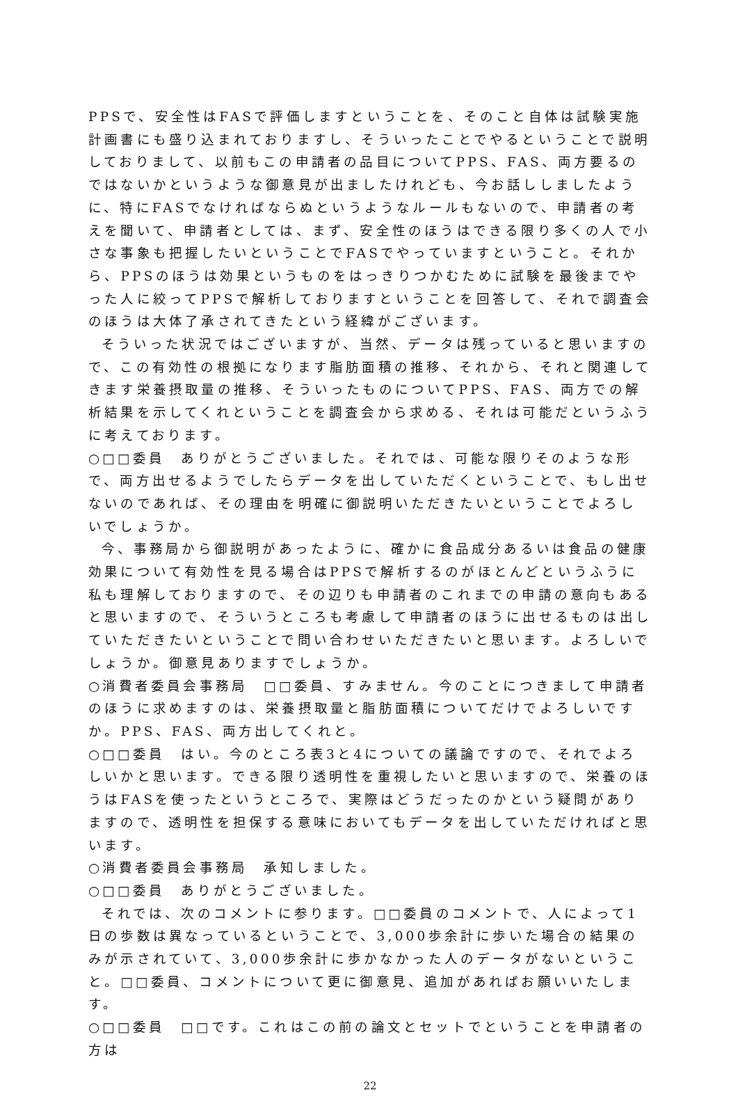PPSで、安全性はFASで評価しますということを、そのこと自体は試験実施計画書にも盛り込まれておりますし、そういったことでやるということで説明しておりまして、以前もこの申請者の品目についてPPS、FAS、両方要るのではないかというような御意見が出ましたけれども、今お話ししましたように、特にFASでなければならぬというようなルールもないので、申請者の考えを聞いて、申請者としては、まず、安全性のほうはできる限り多くの人で小さな事象も把握したいということでFASでやっていますということ。それから、PPSのほうは効果というものをはっきりつかむために試験を最後までやった人に絞ってPPSで解析しておりますということを回答して、それで調査会のほうは大体了承されてきたという経緯がございます。
そういった状況ではございますが、当然、データは残っていると思いますので、この有効性の根拠になります脂肪面積の推移、それから、それと関連してきます栄養摂取量の推移、そういったものについてPPS、FAS、両方での解析結果を示してくれということを調査会から求める、それは可能だというふうに考えております。
○□□委員　ありがとうございました。それでは、可能な限りそのような形で、両方出せるようでしたらデータを出していただくということで、もし出せないのであれば、その理由を明確に御説明いただきたいということでよろしいでしょうか。
今、事務局から御説明があったように、確かに食品成分あるいは食品の健康効果について有効性を見る場合はPPSで解析するのがほとんどというふうに私も理解しておりますので、その辺りも申請者のこれまでの申請の意向もあると思いますので、そういうところも考慮して申請者のほうに出せるものは出していただきたいということで問い合わせいただきたいと思います。よろしいでしょうか。御意見ありますでしょうか。
○消費者委員会事務局　□□委員、すみません。今のことにつきまして申請者のほうに求めますのは、栄養摂取量と脂肪面積についてだけでよろしいですか。PPS、FAS、両方出してくれと。
○□□委員　はい。今のところ表3と4についての議論ですので、それでよろしいかと思います。できる限り透明性を重視したいと思いますので、栄養のほうはFASを使ったというところで、実際はどうだったのかという疑問がありますので、透明性を担保する意味においてもデータを出していただければと思います。
○消費者委員会事務局　承知しました。
○□□委員　ありがとうございました。
それでは、次のコメントに参ります。□□委員のコメントで、人によって1日の歩数は異なっているということで、3,000歩余計に歩いた場合の結果のみが示されていて、3,000歩余計に歩かなかった人のデータがないということ。□□委員、コメントについて更に御意見、追加があればお願いいたします。
○□□委員　□□です。これはこの前の論文とセットでということを申請者の方は
22